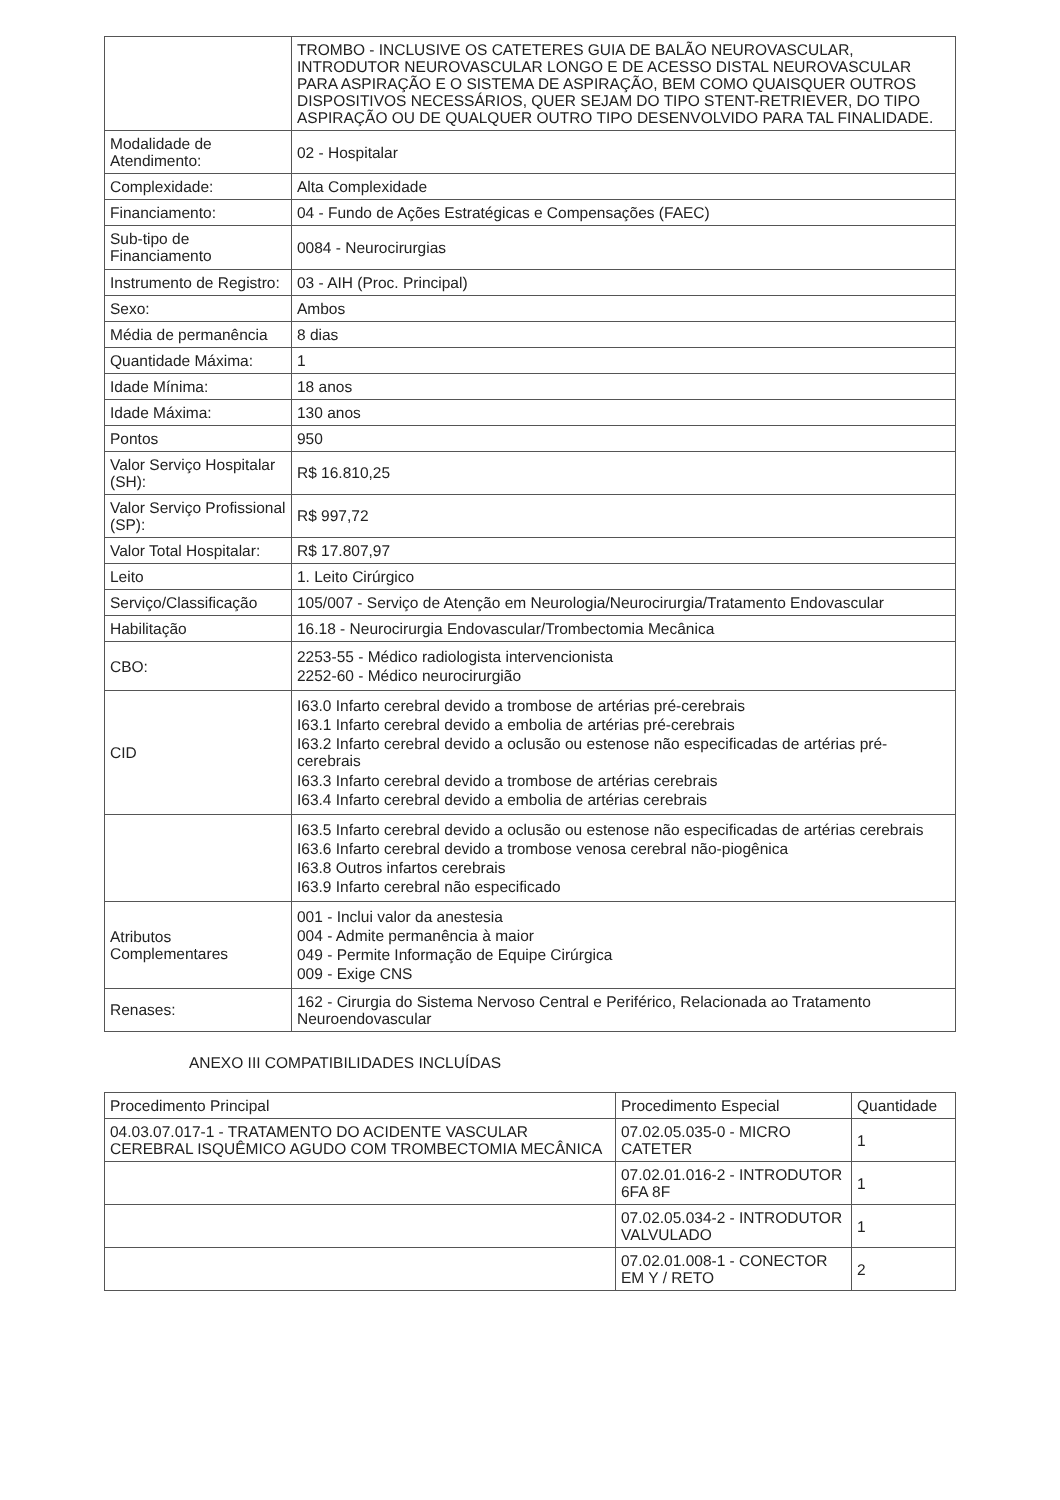| | TROMBO - INCLUSIVE OS CATETERES GUIA DE BALÃO NEUROVASCULAR, INTRODUTOR NEUROVASCULAR LONGO E DE ACESSO DISTAL NEUROVASCULAR PARA ASPIRAÇÃO E O SISTEMA DE ASPIRAÇÃO, BEM COMO QUAISQUER OUTROS DISPOSITIVOS NECESSÁRIOS, QUER SEJAM DO TIPO STENT-RETRIEVER, DO TIPO ASPIRAÇÃO OU DE QUALQUER OUTRO TIPO DESENVOLVIDO PARA TAL FINALIDADE. |
| Modalidade de Atendimento: | 02 - Hospitalar |
| Complexidade: | Alta Complexidade |
| Financiamento: | 04 - Fundo de Ações Estratégicas e Compensações (FAEC) |
| Sub-tipo de Financiamento | 0084 - Neurocirurgias |
| Instrumento de Registro: | 03 - AIH (Proc. Principal) |
| Sexo: | Ambos |
| Média de permanência | 8 dias |
| Quantidade Máxima: | 1 |
| Idade Mínima: | 18 anos |
| Idade Máxima: | 130 anos |
| Pontos | 950 |
| Valor Serviço Hospitalar (SH): | R$ 16.810,25 |
| Valor Serviço Profissional (SP): | R$ 997,72 |
| Valor Total Hospitalar: | R$ 17.807,97 |
| Leito | 1. Leito Cirúrgico |
| Serviço/Classificação | 105/007 - Serviço de Atenção em Neurologia/Neurocirurgia/Tratamento Endovascular |
| Habilitação | 16.18 - Neurocirurgia Endovascular/Trombectomia Mecânica |
| CBO: | 2253-55 - Médico radiologista intervencionista 2252-60 - Médico neurocirurgião |
| CID | I63.0 Infarto cerebral devido a trombose de artérias pré-cerebrais I63.1 Infarto cerebral devido a embolia de artérias pré-cerebrais I63.2 Infarto cerebral devido a oclusão ou estenose não especificadas de artérias pré-cerebrais I63.3 Infarto cerebral devido a trombose de artérias cerebrais I63.4 Infarto cerebral devido a embolia de artérias cerebrais |
| | I63.5 Infarto cerebral devido a oclusão ou estenose não especificadas de artérias cerebrais I63.6 Infarto cerebral devido a trombose venosa cerebral não-piogênica I63.8 Outros infartos cerebrais I63.9 Infarto cerebral não especificado |
| Atributos Complementares | 001 - Inclui valor da anestesia 004 - Admite permanência à maior 049 - Permite Informação de Equipe Cirúrgica 009 - Exige CNS |
| Renases: | 162 - Cirurgia do Sistema Nervoso Central e Periférico, Relacionada ao Tratamento Neuroendovascular |
ANEXO III COMPATIBILIDADES INCLUÍDAS
| Procedimento Principal | Procedimento Especial | Quantidade |
| --- | --- | --- |
| 04.03.07.017-1 - TRATAMENTO DO ACIDENTE VASCULAR CEREBRAL ISQUÊMICO AGUDO COM TROMBECTOMIA MECÂNICA | 07.02.05.035-0 - MICRO CATETER | 1 |
| | 07.02.01.016-2 - INTRODUTOR 6FA 8F | 1 |
| | 07.02.05.034-2 - INTRODUTOR VALVULADO | 1 |
| | 07.02.01.008-1 - CONECTOR EM Y / RETO | 2 |